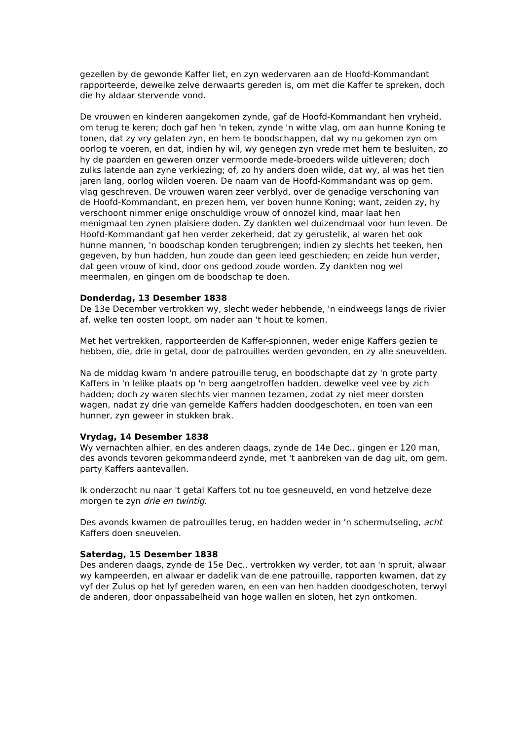gezellen by de gewonde Kaffer liet, en zyn wedervaren aan de Hoofd-Kommandant rapporteerde, dewelke zelve derwaarts gereden is, om met die Kaffer te spreken, doch die hy aldaar stervende vond.
De vrouwen en kinderen aangekomen zynde, gaf de Hoofd-Kommandant hen vryheid, om terug te keren; doch gaf hen 'n teken, zynde 'n witte vlag, om aan hunne Koning te tonen, dat zy vry gelaten zyn, en hem te boodschappen, dat wy nu gekomen zyn om oorlog te voeren, en dat, indien hy wil, wy genegen zyn vrede met hem te besluiten, zo hy de paarden en geweren onzer vermoorde mede-broeders wilde uitleveren; doch zulks latende aan zyne verkiezing; of, zo hy anders doen wilde, dat wy, al was het tien jaren lang, oorlog wilden voeren. De naam van de Hoofd-Kommandant was op gem. vlag geschreven. De vrouwen waren zeer verblyd, over de genadige verschoning van de Hoofd-Kommandant, en prezen hem, ver boven hunne Koning; want, zeiden zy, hy verschoont nimmer enige onschuldige vrouw of onnozel kind, maar laat hen menigmaal ten zynen plaisiere doden. Zy dankten wel duizendmaal voor hun leven. De Hoofd-Kommandant gaf hen verder zekerheid, dat zy gerustelik, al waren het ook hunne mannen, 'n boodschap konden terugbrengen; indien zy slechts het teeken, hen gegeven, by hun hadden, hun zoude dan geen leed geschieden; en zeide hun verder, dat geen vrouw of kind, door ons gedood zoude worden. Zy dankten nog wel meermalen, en gingen om de boodschap te doen.
Donderdag, 13 Desember 1838
De 13e December vertrokken wy, slecht weder hebbende, 'n eindweegs langs de rivier af, welke ten oosten loopt, om nader aan 't hout te komen.
Met het vertrekken, rapporteerden de Kaffer-spionnen, weder enige Kaffers gezien te hebben, die, drie in getal, door de patrouilles werden gevonden, en zy alle sneuvelden.
Na de middag kwam 'n andere patrouille terug, en boodschapte dat zy 'n grote party Kaffers in 'n lelike plaats op 'n berg aangetroffen hadden, dewelke veel vee by zich hadden; doch zy waren slechts vier mannen tezamen, zodat zy niet meer dorsten wagen, nadat zy drie van gemelde Kaffers hadden doodgeschoten, en toen van een hunner, zyn geweer in stukken brak.
Vrydag, 14 Desember 1838
Wy vernachten alhier, en des anderen daags, zynde de 14e Dec., gingen er 120 man, des avonds tevoren gekommandeerd zynde, met 't aanbreken van de dag uit, om gem. party Kaffers aantevallen.
Ik onderzocht nu naar 't getal Kaffers tot nu toe gesneuveld, en vond hetzelve deze morgen te zyn drie en twintig.
Des avonds kwamen de patrouilles terug, en hadden weder in 'n schermutseling, acht Kaffers doen sneuvelen.
Saterdag, 15 Desember 1838
Des anderen daags, zynde de 15e Dec., vertrokken wy verder, tot aan 'n spruit, alwaar wy kampeerden, en alwaar er dadelik van de ene patrouille, rapporten kwamen, dat zy vyf der Zulus op het lyf gereden waren, en een van hen hadden doodgeschoten, terwyl de anderen, door onpassabelheid van hoge wallen en sloten, het zyn ontkomen.